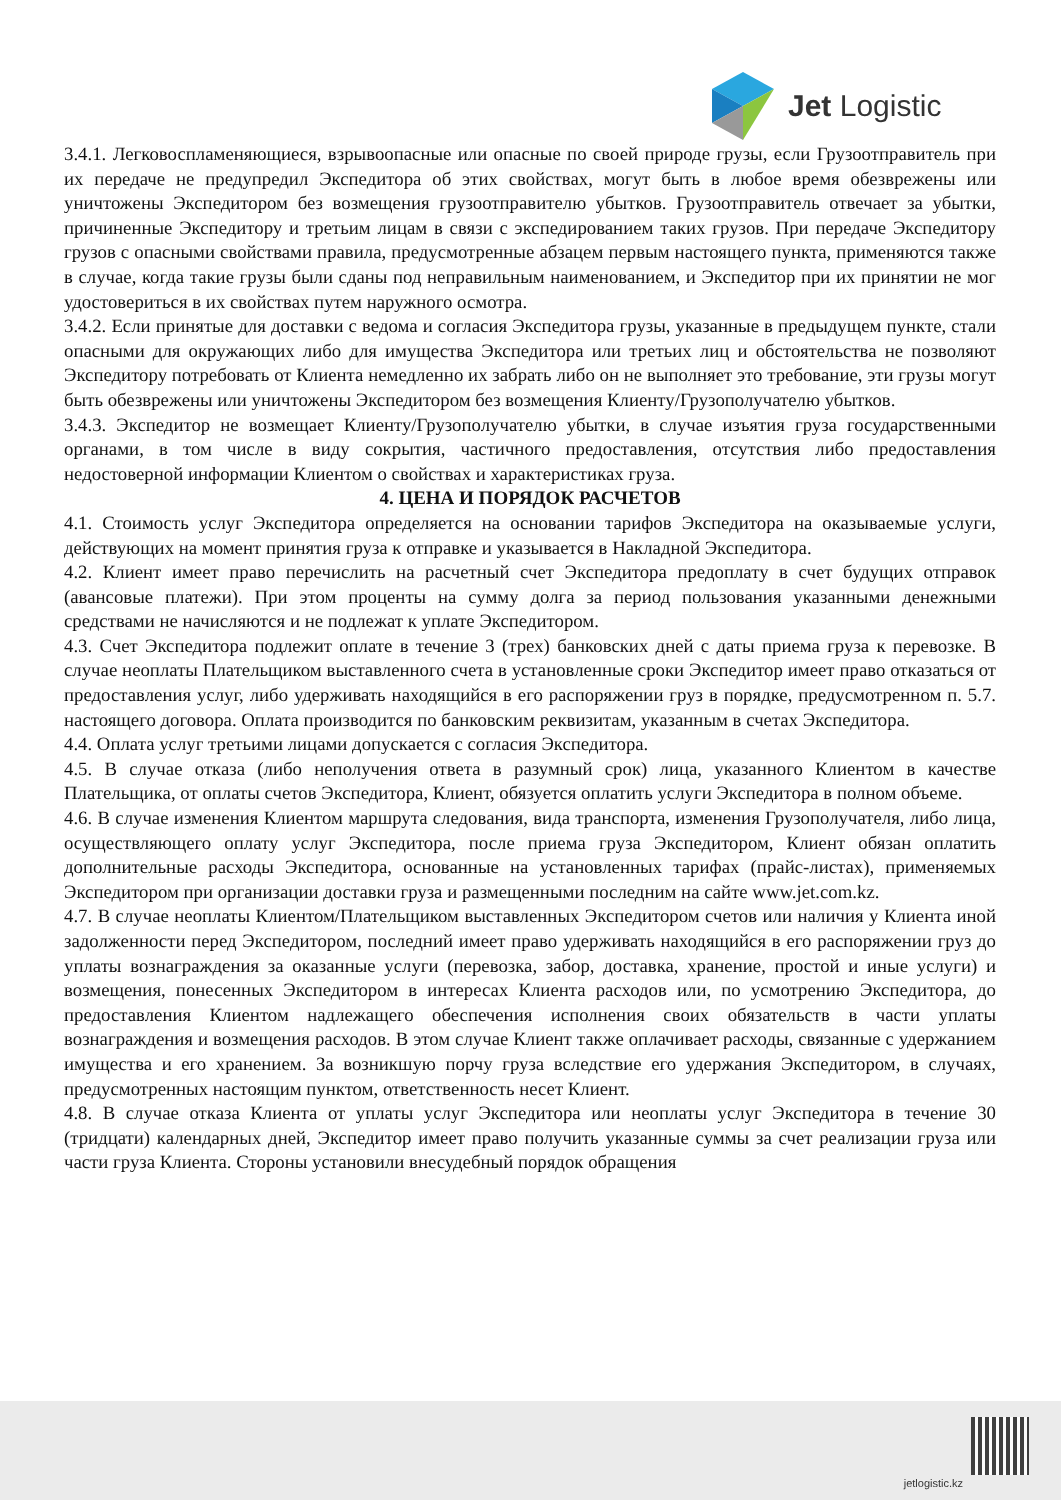Jet Logistic
3.4.1. Легковоспламеняющиеся, взрывоопасные или опасные по своей природе грузы, если Грузоотправитель при их передаче не предупредил Экспедитора об этих свойствах, могут быть в любое время обезврежены или уничтожены Экспедитором без возмещения грузоотправителю убытков. Грузоотправитель отвечает за убытки, причиненные Экспедитору и третьим лицам в связи с экспедированием таких грузов. При передаче Экспедитору грузов с опасными свойствами правила, предусмотренные абзацем первым настоящего пункта, применяются также в случае, когда такие грузы были сданы под неправильным наименованием, и Экспедитор при их принятии не мог удостовериться в их свойствах путем наружного осмотра.
3.4.2. Если принятые для доставки с ведома и согласия Экспедитора грузы, указанные в предыдущем пункте, стали опасными для окружающих либо для имущества Экспедитора или третьих лиц и обстоятельства не позволяют Экспедитору потребовать от Клиента немедленно их забрать либо он не выполняет это требование, эти грузы могут быть обезврежены или уничтожены Экспедитором без возмещения Клиенту/Грузополучателю убытков.
3.4.3. Экспедитор не возмещает Клиенту/Грузополучателю убытки, в случае изъятия груза государственными органами, в том числе в виду сокрытия, частичного предоставления, отсутствия либо предоставления недостоверной информации Клиентом о свойствах и характеристиках груза.
4. ЦЕНА И ПОРЯДОК РАСЧЕТОВ
4.1. Стоимость услуг Экспедитора определяется на основании тарифов Экспедитора на оказываемые услуги, действующих на момент принятия груза к отправке и указывается в Накладной Экспедитора.
4.2. Клиент имеет право перечислить на расчетный счет Экспедитора предоплату в счет будущих отправок (авансовые платежи). При этом проценты на сумму долга за период пользования указанными денежными средствами не начисляются и не подлежат к уплате Экспедитором.
4.3. Счет Экспедитора подлежит оплате в течение 3 (трех) банковских дней с даты приема груза к перевозке. В случае неоплаты Плательщиком выставленного счета в установленные сроки Экспедитор имеет право отказаться от предоставления услуг, либо удерживать находящийся в его распоряжении груз в порядке, предусмотренном п. 5.7. настоящего договора. Оплата производится по банковским реквизитам, указанным в счетах Экспедитора.
4.4. Оплата услуг третьими лицами допускается с согласия Экспедитора.
4.5. В случае отказа (либо неполучения ответа в разумный срок) лица, указанного Клиентом в качестве Плательщика, от оплаты счетов Экспедитора, Клиент, обязуется оплатить услуги Экспедитора в полном объеме.
4.6. В случае изменения Клиентом маршрута следования, вида транспорта, изменения Грузополучателя, либо лица, осуществляющего оплату услуг Экспедитора, после приема груза Экспедитором, Клиент обязан оплатить дополнительные расходы Экспедитора, основанные на установленных тарифах (прайс-листах), применяемых Экспедитором при организации доставки груза и размещенными последним на сайте www.jet.com.kz.
4.7. В случае неоплаты Клиентом/Плательщиком выставленных Экспедитором счетов или наличия у Клиента иной задолженности перед Экспедитором, последний имеет право удерживать находящийся в его распоряжении груз до уплаты вознаграждения за оказанные услуги (перевозка, забор, доставка, хранение, простой и иные услуги) и возмещения, понесенных Экспедитором в интересах Клиента расходов или, по усмотрению Экспедитора, до предоставления Клиентом надлежащего обеспечения исполнения своих обязательств в части уплаты вознаграждения и возмещения расходов. В этом случае Клиент также оплачивает расходы, связанные с удержанием имущества и его хранением. За возникшую порчу груза вследствие его удержания Экспедитором, в случаях, предусмотренных настоящим пунктом, ответственность несет Клиент.
4.8. В случае отказа Клиента от уплаты услуг Экспедитора или неоплаты услуг Экспедитора в течение 30 (тридцати) календарных дней, Экспедитор имеет право получить указанные суммы за счет реализации груза или части груза Клиента. Стороны установили внесудебный порядок обращения
jetlogistic.kz